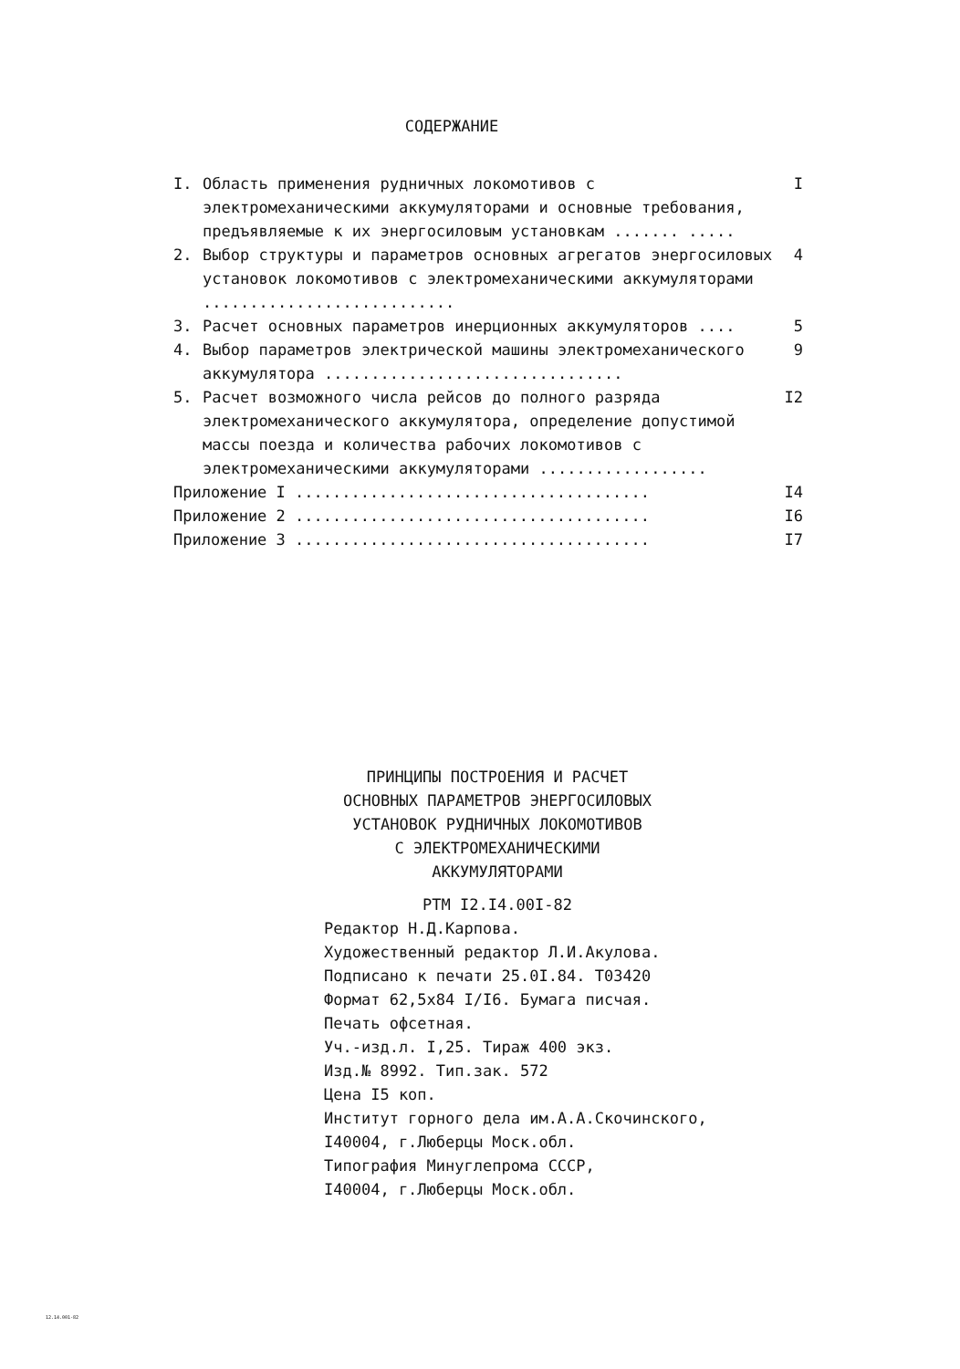СОДЕРЖАНИЕ
I. Область применения рудничных локомотивов с электромеханическими аккумуляторами и основные требования, предъявляемые к их энергосиловым установкам ....... ..... I
2. Выбор структуры и параметров основных агрегатов энергосиловых установок локомотивов с электромеханическими аккумуляторами ........................... 4
3. Расчет основных параметров инерционных аккумуляторов .... 5
4. Выбор параметров электрической машины электромеханического аккумулятора ................................ 9
5. Расчет возможного числа рейсов до полного разряда электромеханического аккумулятора, определение допустимой массы поезда и количества рабочих локомотивов с электромеханическими аккумуляторами .................. I2
Приложение I ...................................... I4
Приложение 2 ...................................... I6
Приложение 3 ...................................... I7
ПРИНЦИПЫ ПОСТРОЕНИЯ И РАСЧЕТ
ОСНОВНЫХ ПАРАМЕТРОВ ЭНЕРГОСИЛОВЫХ
УСТАНОВОК РУДНИЧНЫХ ЛОКОМОТИВОВ
С ЭЛЕКТРОМЕХАНИЧЕСКИМИ
АККУМУЛЯТОРАМИ
РТМ I2.I4.00I-82
Редактор Н.Д.Карпова.
Художественный редактор Л.И.Акулова.
Подписано к печати 25.0I.84. Т03420
Формат 62,5х84 I/I6. Бумага писчая.
Печать офсетная.
Уч.-изд.л. I,25. Тираж 400 экз.
Изд.№ 8992. Тип.зак. 572
Цена I5 коп.
Институт горного дела им.А.А.Скочинского,
I40004, г.Люберцы Моск.обл.
Типография Минуглепрома СССР,
I40004, г.Люберцы Моск.обл.
12.14.001-82